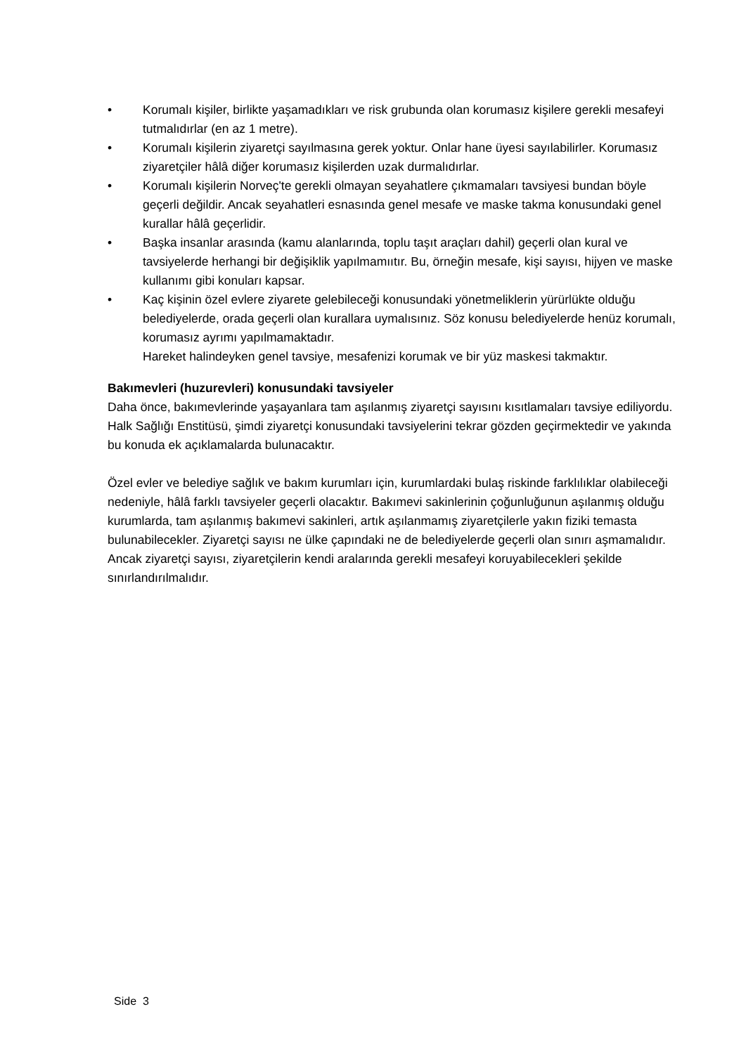• Korumalı kişiler, birlikte yaşamadıkları ve risk grubunda olan korumasız kişilere gerekli mesafeyi tutmalıdırlar (en az 1 metre).
• Korumalı kişilerin ziyaretçi sayılmasına gerek yoktur. Onlar hane üyesi sayılabilirler. Korumasız ziyaretçiler hâlâ diğer korumasız kişilerden uzak durmalıdırlar.
• Korumalı kişilerin Norveç'te gerekli olmayan seyahatlere çıkmamaları tavsiyesi bundan böyle geçerli değildir. Ancak seyahatleri esnasında genel mesafe ve maske takma konusundaki genel kurallar hâlâ geçerlidir.
• Başka insanlar arasında (kamu alanlarında, toplu taşıt araçları dahil) geçerli olan kural ve tavsiyelerde herhangi bir değişiklik yapılmamııtır. Bu, örneğin mesafe, kişi sayısı, hijyen ve maske kullanımı gibi konuları kapsar.
• Kaç kişinin özel evlere ziyarete gelebileceği konusundaki yönetmeliklerin yürürlükte olduğu belediyelerde, orada geçerli olan kurallara uymalısınız. Söz konusu belediyelerde henüz korumalı, korumasız ayrımı yapılmamaktadır.
Hareket halindeyken genel tavsiye, mesafenizi korumak ve bir yüz maskesi takmaktır.
Bakımevleri (huzurevleri) konusundaki tavsiyeler
Daha önce, bakımevlerinde yaşayanlara tam aşılanmış ziyaretçi sayısını kısıtlamaları tavsiye ediliyordu. Halk Sağlığı Enstitüsü, şimdi ziyaretçi konusundaki tavsiyelerini tekrar gözden geçirmektedir ve yakında bu konuda ek açıklamalarda bulunacaktır.
Özel evler ve belediye sağlık ve bakım kurumları için, kurumlardaki bulaş riskinde farklılıklar olabileceği nedeniyle, hâlâ farklı tavsiyeler geçerli olacaktır. Bakımevi sakinlerinin çoğunluğunun aşılanmış olduğu kurumlarda, tam aşılanmış bakımevi sakinleri, artık aşılanmamış ziyaretçilerle yakın fiziki temasta bulunabilecekler. Ziyaretçi sayısı ne ülke çapındaki ne de belediyelerde geçerli olan sınırı aşmamalıdır. Ancak ziyaretçi sayısı, ziyaretçilerin kendi aralarında gerekli mesafeyi koruyabilecekleri şekilde sınırlandırılmalıdır.
Side 3